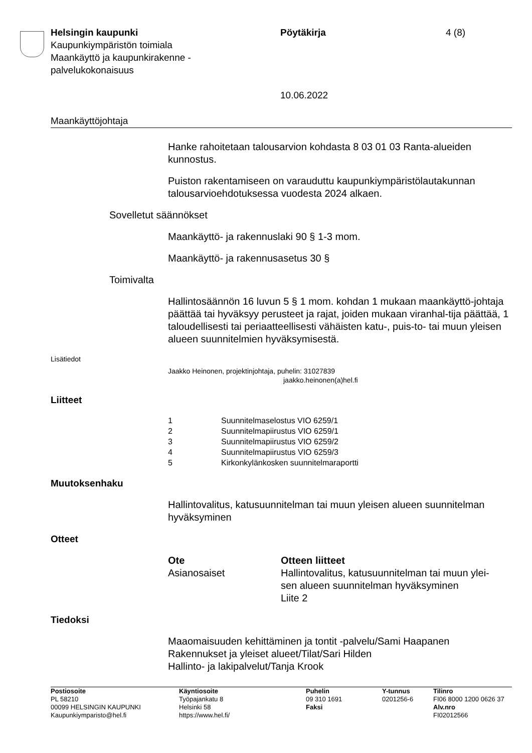Helsingin kaupunki
Kaupunkiympäristön toimiala
Maankäyttö ja kaupunkirakenne -
palvelukokonaisuus
Pöytäkirja
10.06.2022
4 (8)
Maankäyttöjohtaja
Hanke rahoitetaan talousarvion kohdasta 8 03 01 03 Ranta-alueiden kunnostus.
Puiston rakentamiseen on varauduttu kaupunkiympäristölautakunnan talousarvioehdotuksessa vuodesta 2024 alkaen.
Sovelletut säännökset
Maankäyttö- ja rakennuslaki 90 § 1-3 mom.
Maankäyttö- ja rakennusasetus 30 §
Toimivalta
Hallintosäännön 16 luvun 5 § 1 mom. kohdan 1 mukaan maankäyttö-johtaja päättää tai hyväksyy perusteet ja rajat, joiden mukaan viranhal-tija päättää, 1 taloudellisesti tai periaatteellisesti vähäisten katu-, puis-to- tai muun yleisen alueen suunnitelmien hyväksymisestä.
Lisätiedot
Jaakko Heinonen, projektinjohtaja, puhelin: 31027839
jaakko.heinonen(a)hel.fi
Liitteet
| 1 | Suunnitelmaselostus VIO 6259/1 |
| 2 | Suunnitelmapiirustus VIO 6259/1 |
| 3 | Suunnitelmapiirustus VIO 6259/2 |
| 4 | Suunnitelmapiirustus VIO 6259/3 |
| 5 | Kirkonkylänkosken suunnitelmaraportti |
Muutoksenhaku
Hallintovalitus, katusuunnitelman tai muun yleisen alueen suunnitelman hyväksyminen
Otteet
| Ote | Otteen liitteet |
| --- | --- |
| Asianosaiset | Hallintovalitus, katusuunnitelman tai muun ylei- sen alueen suunnitelman hyväksyminen Liite 2 |
Tiedoksi
Maaomaisuuden kehittäminen ja tontit -palvelu/Sami Haapanen
Rakennukset ja yleiset alueet/Tilat/Sari Hilden
Hallinto- ja lakipalvelut/Tanja Krook
| Postiosoite PL 58210 00099 HELSINGIN KAUPUNKI Kaupunkiymparisto@hel.fi | Käyntiosoite Työpajankatu 8 Helsinki 58 https://www.hel.fi/ | Puhelin 09 310 1691 Faksi | Y-tunnus 0201256-6 | Tilinro FI06 8000 1200 0626 37 Alv.nro FI02012566 |